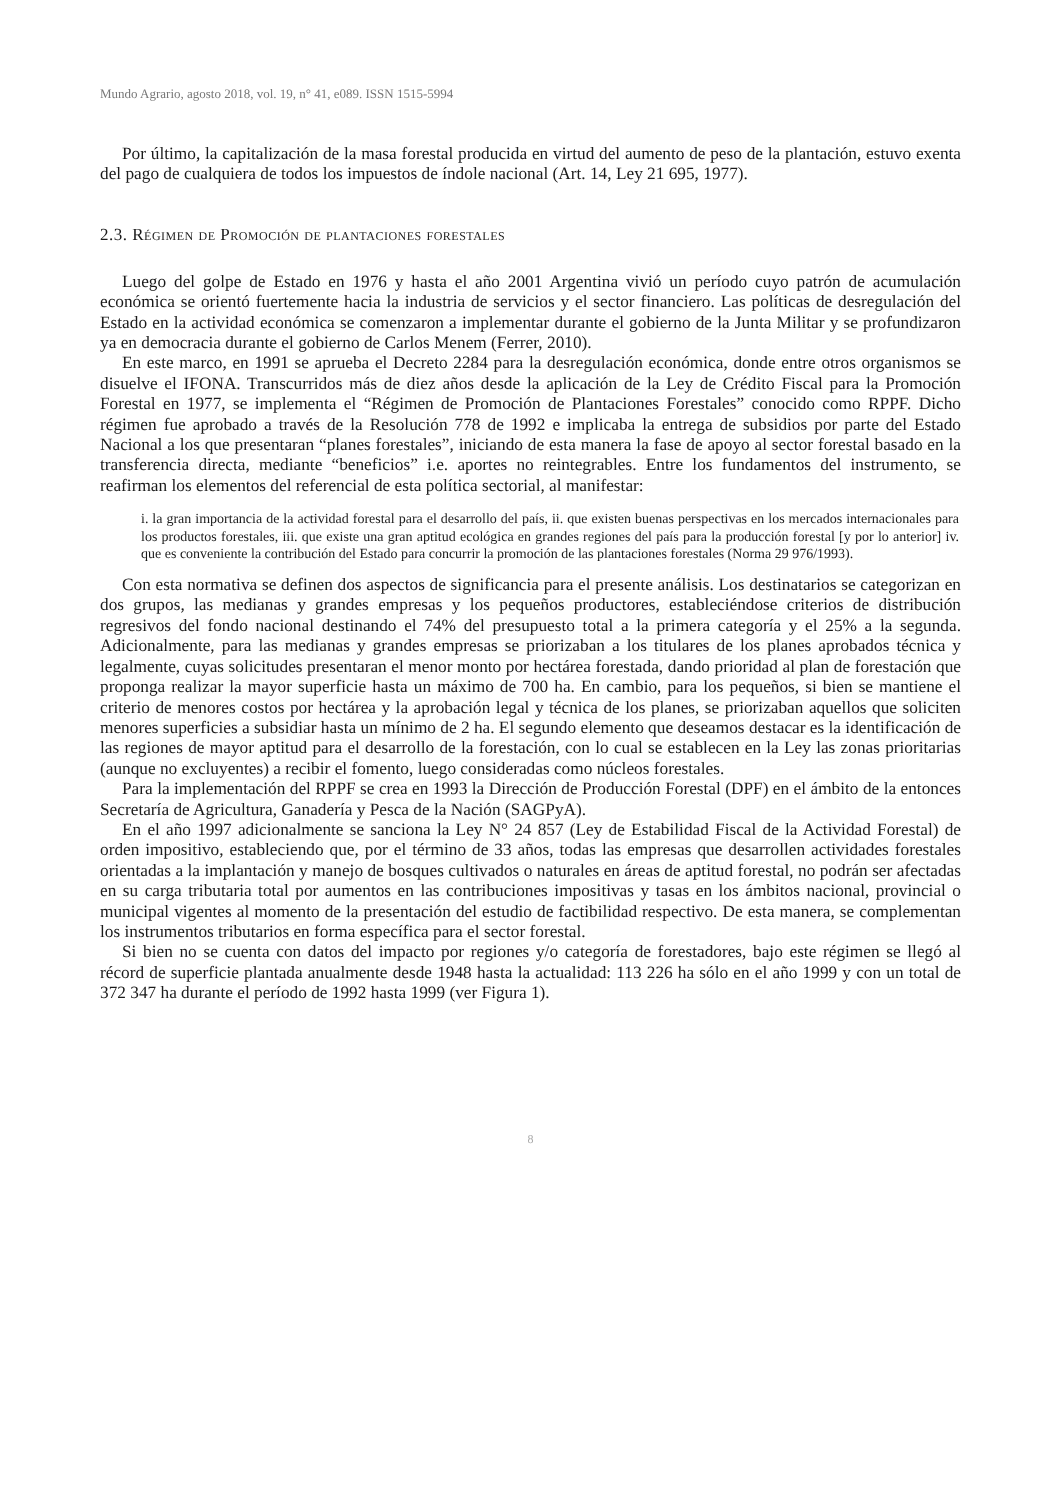Mundo Agrario, agosto 2018, vol. 19, n° 41, e089. ISSN 1515-5994
Por último, la capitalización de la masa forestal producida en virtud del aumento de peso de la plantación, estuvo exenta del pago de cualquiera de todos los impuestos de índole nacional (Art. 14, Ley 21 695, 1977).
2.3. Régimen de Promoción de plantaciones forestales
Luego del golpe de Estado en 1976 y hasta el año 2001 Argentina vivió un período cuyo patrón de acumulación económica se orientó fuertemente hacia la industria de servicios y el sector financiero. Las políticas de desregulación del Estado en la actividad económica se comenzaron a implementar durante el gobierno de la Junta Militar y se profundizaron ya en democracia durante el gobierno de Carlos Menem (Ferrer, 2010).
En este marco, en 1991 se aprueba el Decreto 2284 para la desregulación económica, donde entre otros organismos se disuelve el IFONA. Transcurridos más de diez años desde la aplicación de la Ley de Crédito Fiscal para la Promoción Forestal en 1977, se implementa el “Régimen de Promoción de Plantaciones Forestales” conocido como RPPF. Dicho régimen fue aprobado a través de la Resolución 778 de 1992 e implicaba la entrega de subsidios por parte del Estado Nacional a los que presentaran “planes forestales”, iniciando de esta manera la fase de apoyo al sector forestal basado en la transferencia directa, mediante “beneficios” i.e. aportes no reintegrables. Entre los fundamentos del instrumento, se reafirman los elementos del referencial de esta política sectorial, al manifestar:
i. la gran importancia de la actividad forestal para el desarrollo del país, ii. que existen buenas perspectivas en los mercados internacionales para los productos forestales, iii. que existe una gran aptitud ecológica en grandes regiones del país para la producción forestal [y por lo anterior] iv. que es conveniente la contribución del Estado para concurrir la promoción de las plantaciones forestales (Norma 29 976/1993).
Con esta normativa se definen dos aspectos de significancia para el presente análisis. Los destinatarios se categorizan en dos grupos, las medianas y grandes empresas y los pequeños productores, estableciéndose criterios de distribución regresivos del fondo nacional destinando el 74% del presupuesto total a la primera categoría y el 25% a la segunda. Adicionalmente, para las medianas y grandes empresas se priorizaban a los titulares de los planes aprobados técnica y legalmente, cuyas solicitudes presentaran el menor monto por hectárea forestada, dando prioridad al plan de forestación que proponga realizar la mayor superficie hasta un máximo de 700 ha. En cambio, para los pequeños, si bien se mantiene el criterio de menores costos por hectárea y la aprobación legal y técnica de los planes, se priorizaban aquellos que soliciten menores superficies a subsidiar hasta un mínimo de 2 ha. El segundo elemento que deseamos destacar es la identificación de las regiones de mayor aptitud para el desarrollo de la forestación, con lo cual se establecen en la Ley las zonas prioritarias (aunque no excluyentes) a recibir el fomento, luego consideradas como núcleos forestales.
Para la implementación del RPPF se crea en 1993 la Dirección de Producción Forestal (DPF) en el ámbito de la entonces Secretaría de Agricultura, Ganadería y Pesca de la Nación (SAGPyA).
En el año 1997 adicionalmente se sanciona la Ley N° 24 857 (Ley de Estabilidad Fiscal de la Actividad Forestal) de orden impositivo, estableciendo que, por el término de 33 años, todas las empresas que desarrollen actividades forestales orientadas a la implantación y manejo de bosques cultivados o naturales en áreas de aptitud forestal, no podrán ser afectadas en su carga tributaria total por aumentos en las contribuciones impositivas y tasas en los ámbitos nacional, provincial o municipal vigentes al momento de la presentación del estudio de factibilidad respectivo. De esta manera, se complementan los instrumentos tributarios en forma específica para el sector forestal.
Si bien no se cuenta con datos del impacto por regiones y/o categoría de forestadores, bajo este régimen se llegó al récord de superficie plantada anualmente desde 1948 hasta la actualidad: 113 226 ha sólo en el año 1999 y con un total de 372 347 ha durante el período de 1992 hasta 1999 (ver Figura 1).
8